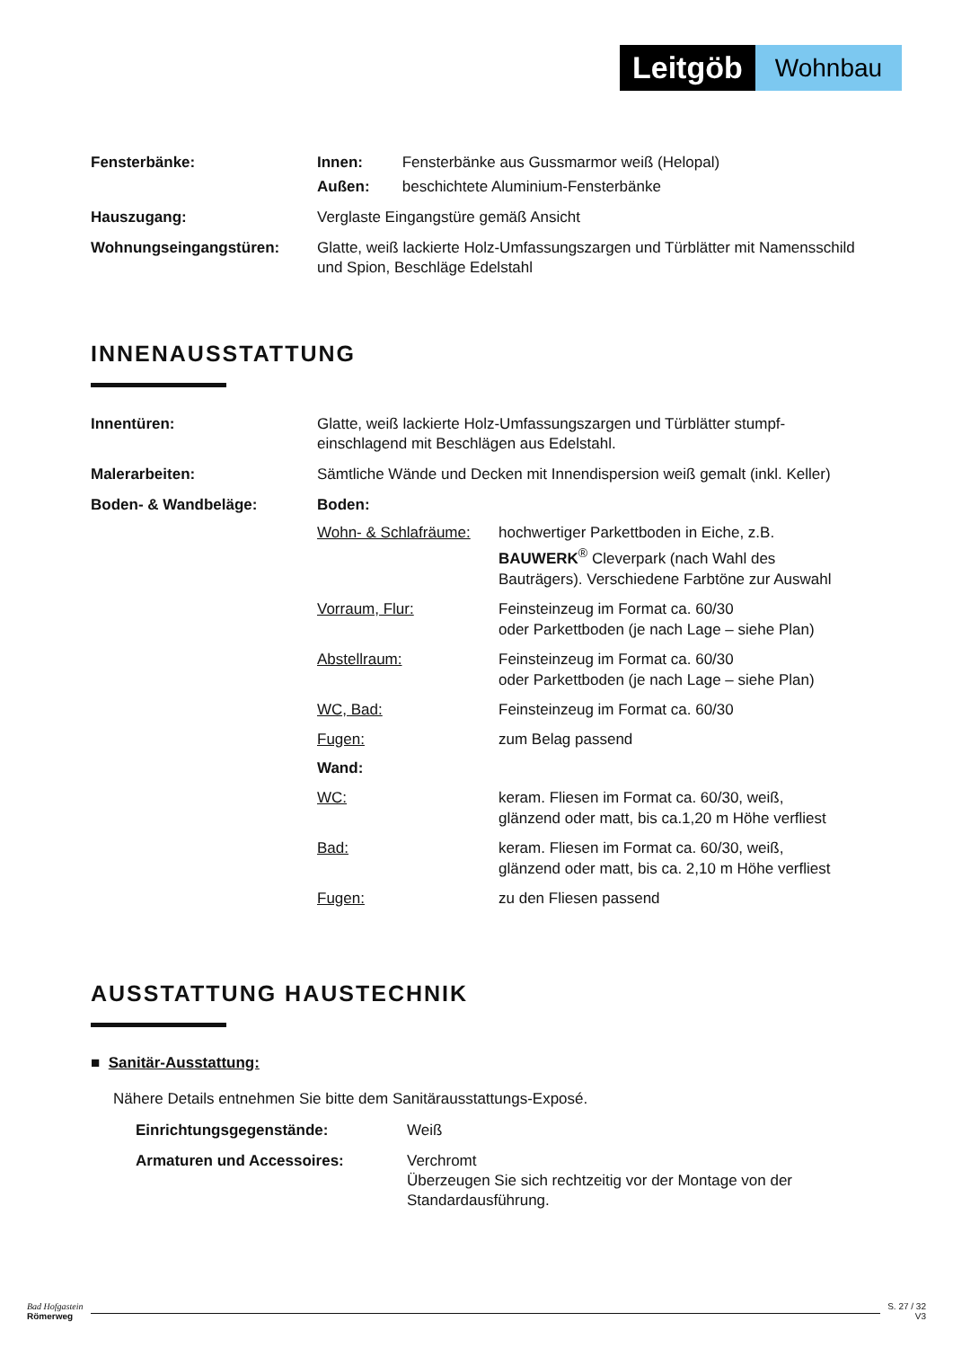Leitgöb
Wohnbau
Fensterbänke: Innen: Fensterbänke aus Gussmarmor weiß (Helopal)
Außen: beschichtete Aluminium-Fensterbänke
Hauszugang: Verglaste Eingangstüre gemäß Ansicht
Wohnungseingangstüren: Glatte, weiß lackierte Holz-Umfassungszargen und Türblätter mit Namensschild und Spion, Beschläge Edelstahl
INNENAUSSTATTUNG
Innentüren: Glatte, weiß lackierte Holz-Umfassungszargen und Türblätter stumpf-einschlagend mit Beschlägen aus Edelstahl.
Malerarbeiten: Sämtliche Wände und Decken mit Innendispersion weiß gemalt (inkl. Keller)
Boden- & Wandbeläge: Boden:
Wohn- & Schlafräume:
hochwertiger Parkettboden in Eiche, z.B. BAUWERK<sup>®</sup> Cleverpark (nach Wahl des Bauträgers). Verschiedene Farbtöne zur Auswahl
Vorraum, Flur: Feinsteinzeug im Format ca. 60/30
oder Parkettboden (je nach Lage – siehe Plan)
Abstellraum: Feinsteinzeug im Format ca. 60/30
oder Parkettboden (je nach Lage – siehe Plan)
WC, Bad: Feinsteinzeug im Format ca. 60/30
Fugen: zum Belag passend
Wand:
WC: keram. Fliesen im Format ca. 60/30, weiß,
glänzend oder matt, bis ca.1,20 m Höhe verfliest
Bad: keram. Fliesen im Format ca. 60/30, weiß,
glänzend oder matt, bis ca. 2,10 m Höhe verfliest
Fugen: zu den Fliesen passend
AUSSTATTUNG HAUSTECHNIK
■ Sanitär-Ausstattung:
Nähere Details entnehmen Sie bitte dem Sanitärausstattungs-Exposé.
Einrichtungsgegenstände: Weiß
Armaturen und Accessoires: Verchromt
Überzeugen Sie sich rechtzeitig vor der Montage von der Standardausführung.
Bad Hofgastein
Römerweg
S. 27 / 32
V3